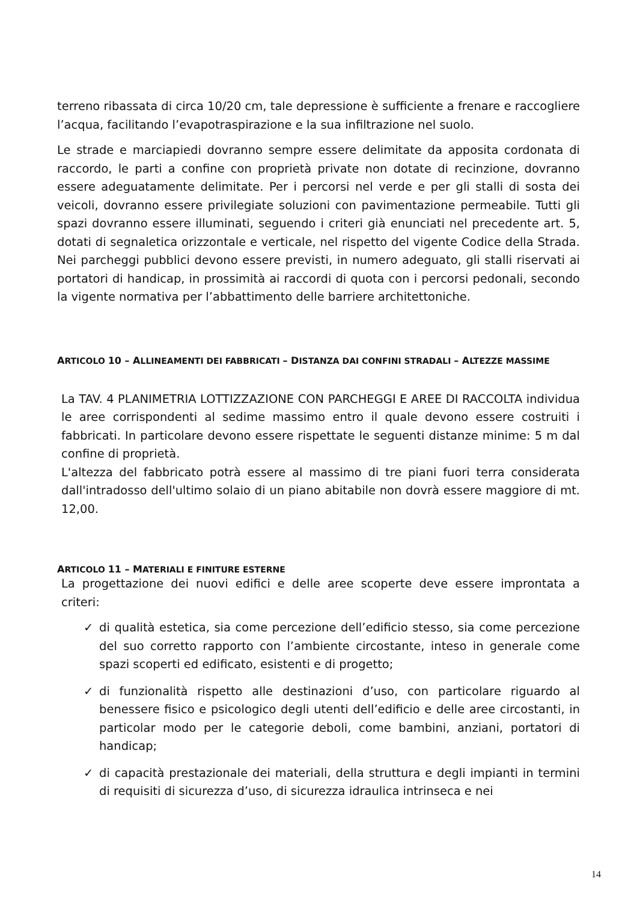terreno ribassata di circa 10/20 cm, tale depressione è sufficiente a frenare e raccogliere l’acqua, facilitando l’evapotraspirazione e la sua infiltrazione nel suolo.
Le strade e marciapiedi dovranno sempre essere delimitate da apposita cordonata di raccordo, le parti a confine con proprietà private non dotate di recinzione, dovranno essere adeguatamente delimitate. Per i percorsi nel verde e per gli stalli di sosta dei veicoli, dovranno essere privilegiate soluzioni con pavimentazione permeabile. Tutti gli spazi dovranno essere illuminati, seguendo i criteri già enunciati nel precedente art. 5, dotati di segnaletica orizzontale e verticale, nel rispetto del vigente Codice della Strada. Nei parcheggi pubblici devono essere previsti, in numero adeguato, gli stalli riservati ai portatori di handicap, in prossimità ai raccordi di quota con i percorsi pedonali, secondo la vigente normativa per l’abbattimento delle barriere architettoniche.
ARTICOLO 10 – ALLINEAMENTI DEI FABBRICATI – DISTANZA DAI CONFINI STRADALI – ALTEZZE MASSIME
La TAV. 4 PLANIMETRIA LOTTIZZAZIONE CON PARCHEGGI E AREE DI RACCOLTA individua le aree corrispondenti al sedime massimo entro il quale devono essere costruiti i fabbricati. In particolare devono essere rispettate le seguenti distanze minime: 5 m dal confine di proprietà.
L'altezza del fabbricato potrà essere al massimo di tre piani fuori terra considerata dall'intradosso dell'ultimo solaio di un piano abitabile non dovrà essere maggiore di mt. 12,00.
ARTICOLO 11 – MATERIALI E FINITURE ESTERNE
La progettazione dei nuovi edifici e delle aree scoperte deve essere improntata a criteri:
✓ di qualità estetica, sia come percezione dell’edificio stesso, sia come percezione del suo corretto rapporto con l’ambiente circostante, inteso in generale come spazi scoperti ed edificato, esistenti e di progetto;
✓ di funzionalità rispetto alle destinazioni d’uso, con particolare riguardo al benessere fisico e psicologico degli utenti dell’edificio e delle aree circostanti, in particolar modo per le categorie deboli, come bambini, anziani, portatori di handicap;
✓ di capacità prestazionale dei materiali, della struttura e degli impianti in termini di requisiti di sicurezza d’uso, di sicurezza idraulica intrinseca e nei
14